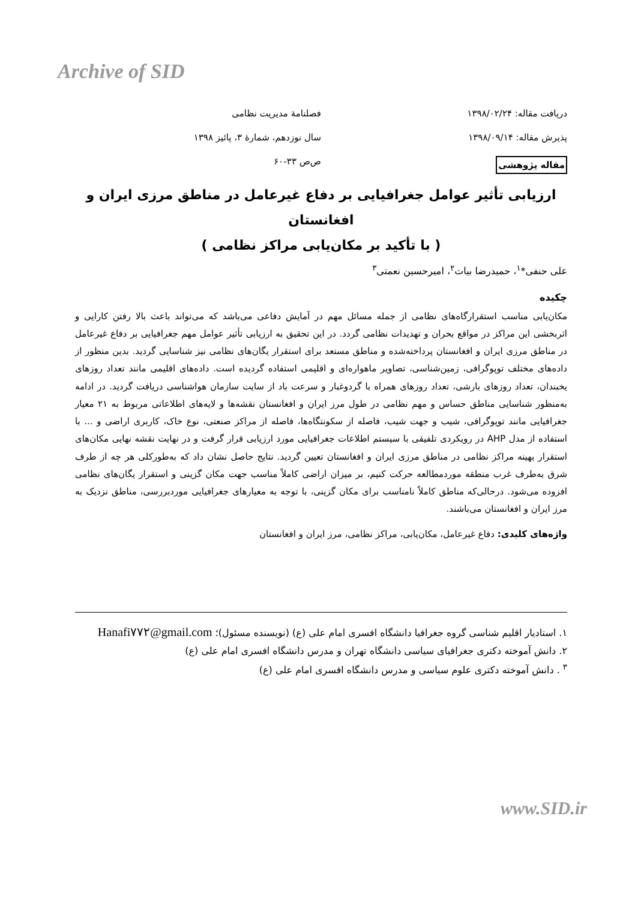Archive of SID
دریافت مقاله: ۱۳۹۸/۰۲/۲۴
فصلنامهٔ مدیریت نظامی
پذیرش مقاله: ۱۳۹۸/۰۹/۱۴
سال نوزدهم، شمارهٔ ۳، پائیز ۱۳۹۸
مقاله پژوهشی
ص‌ص ۳۳-۶۰
ارزیابی تأثیر عوامل جغرافیایی بر دفاع غیرعامل در مناطق مرزی ایران و افغانستان
( با تأکید بر مکان‌یابی مراکز نظامی )
علی حنفی*<sup>۱</sup>، حمیدرضا بیات<sup>۲</sup>، امیرحسین نعمتی<sup>۳</sup>
چکیده
مکان‌یابی مناسب استقرارگاه‌های نظامی از جمله مسائل مهم در آمایش دفاعی می‌باشد که می‌تواند باعث بالا رفتن کارایی و اثربخشی این مراکز در مواقع بحران و تهدیدات نظامی گردد. در این تحقیق به ارزیابی تأثیر عوامل مهم جغرافیایی بر دفاع غیرعامل در مناطق مرزی ایران و افغانستان پرداخته‌شده و مناطق مستعد برای استقرار یگان‌های نظامی نیز شناسایی گردید. بدین منظور از داده‌های مختلف توپوگرافی، زمین‌شناسی، تصاویر ماهواره‌ای و اقلیمی استفاده گردیده است. داده‌های اقلیمی مانند تعداد روزهای یخبندان، تعداد روزهای بارشی، تعداد روزهای همراه با گردوغبار و سرعت باد از سایت سازمان هواشناسی دریافت گردید. در ادامه به‌منظور شناسایی مناطق حساس و مهم نظامی در طول مرز ایران و افغانستان نقشه‌ها و لایه‌های اطلاعاتی مربوط به ۲۱ معیار جغرافیایی مانند توپوگرافی، شیب و جهت شیب، فاصله از سکونتگاه‌ها، فاصله از مراکز صنعتی، نوع خاک، کاربری اراضی و ... با استفاده از مدل AHP در رویکردی تلفیقی با سیستم اطلاعات جغرافیایی مورد ارزیابی قرار گرفت و در نهایت نقشه نهایی مکان‌های استقرار بهینه مراکز نظامی در مناطق مرزی ایران و افغانستان تعیین گردید. نتایج حاصل نشان داد که به‌طورکلی هر چه از طرف شرق به‌طرف غرب منطقه موردمطالعه حرکت کنیم، بر میزان اراضی کاملاً مناسب جهت مکان گزینی و استقرار یگان‌های نظامی افزوده می‌شود. درحالی‌که مناطق کاملاً نامناسب برای مکان گزینی، با توجه به معیارهای جغرافیایی موردبررسی، مناطق نزدیک به مرز ایران و افغانستان می‌باشند.
واژه‌های کلیدی: دفاع غیرعامل، مکان‌یابی، مراکز نظامی، مرز ایران و افغانستان
۱. استادیار اقلیم شناسی گروه جغرافیا دانشگاه افسری امام علی (ع) (نویسنده مسئول)؛ Hanafi۷۷۲@gmail.com
۲. دانش آموخته دکتری جغرافیای سیاسی دانشگاه تهران و مدرس دانشگاه افسری امام علی (ع)
<sup>۳</sup> . دانش آموخته دکتری علوم سیاسی و مدرس دانشگاه افسری امام علی (ع)
www.SID.ir